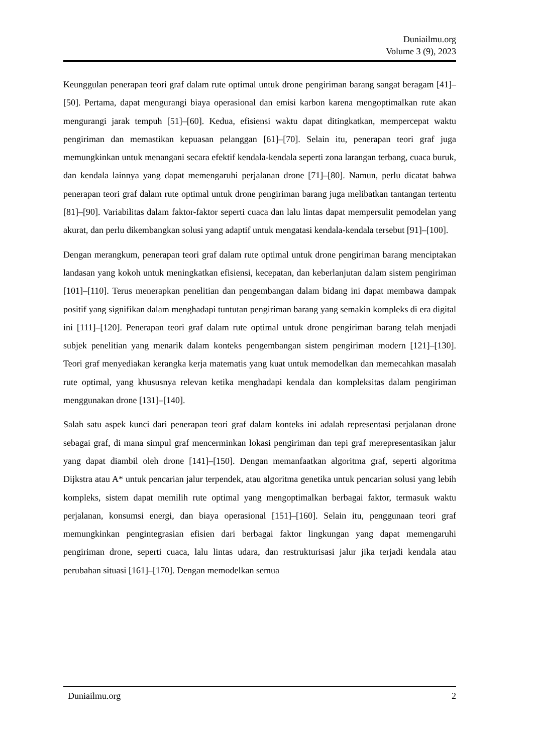Duniailmu.org
Volume 3 (9), 2023
Keunggulan penerapan teori graf dalam rute optimal untuk drone pengiriman barang sangat beragam [41]–[50]. Pertama, dapat mengurangi biaya operasional dan emisi karbon karena mengoptimalkan rute akan mengurangi jarak tempuh [51]–[60]. Kedua, efisiensi waktu dapat ditingkatkan, mempercepat waktu pengiriman dan memastikan kepuasan pelanggan [61]–[70]. Selain itu, penerapan teori graf juga memungkinkan untuk menangani secara efektif kendala-kendala seperti zona larangan terbang, cuaca buruk, dan kendala lainnya yang dapat memengaruhi perjalanan drone [71]–[80]. Namun, perlu dicatat bahwa penerapan teori graf dalam rute optimal untuk drone pengiriman barang juga melibatkan tantangan tertentu [81]–[90]. Variabilitas dalam faktor-faktor seperti cuaca dan lalu lintas dapat mempersulit pemodelan yang akurat, dan perlu dikembangkan solusi yang adaptif untuk mengatasi kendala-kendala tersebut [91]–[100].
Dengan merangkum, penerapan teori graf dalam rute optimal untuk drone pengiriman barang menciptakan landasan yang kokoh untuk meningkatkan efisiensi, kecepatan, dan keberlanjutan dalam sistem pengiriman [101]–[110]. Terus menerapkan penelitian dan pengembangan dalam bidang ini dapat membawa dampak positif yang signifikan dalam menghadapi tuntutan pengiriman barang yang semakin kompleks di era digital ini [111]–[120]. Penerapan teori graf dalam rute optimal untuk drone pengiriman barang telah menjadi subjek penelitian yang menarik dalam konteks pengembangan sistem pengiriman modern [121]–[130]. Teori graf menyediakan kerangka kerja matematis yang kuat untuk memodelkan dan memecahkan masalah rute optimal, yang khususnya relevan ketika menghadapi kendala dan kompleksitas dalam pengiriman menggunakan drone [131]–[140].
Salah satu aspek kunci dari penerapan teori graf dalam konteks ini adalah representasi perjalanan drone sebagai graf, di mana simpul graf mencerminkan lokasi pengiriman dan tepi graf merepresentasikan jalur yang dapat diambil oleh drone [141]–[150]. Dengan memanfaatkan algoritma graf, seperti algoritma Dijkstra atau A* untuk pencarian jalur terpendek, atau algoritma genetika untuk pencarian solusi yang lebih kompleks, sistem dapat memilih rute optimal yang mengoptimalkan berbagai faktor, termasuk waktu perjalanan, konsumsi energi, dan biaya operasional [151]–[160]. Selain itu, penggunaan teori graf memungkinkan pengintegrasian efisien dari berbagai faktor lingkungan yang dapat memengaruhi pengiriman drone, seperti cuaca, lalu lintas udara, dan restrukturisasi jalur jika terjadi kendala atau perubahan situasi [161]–[170]. Dengan memodelkan semua
Duniailmu.org 2